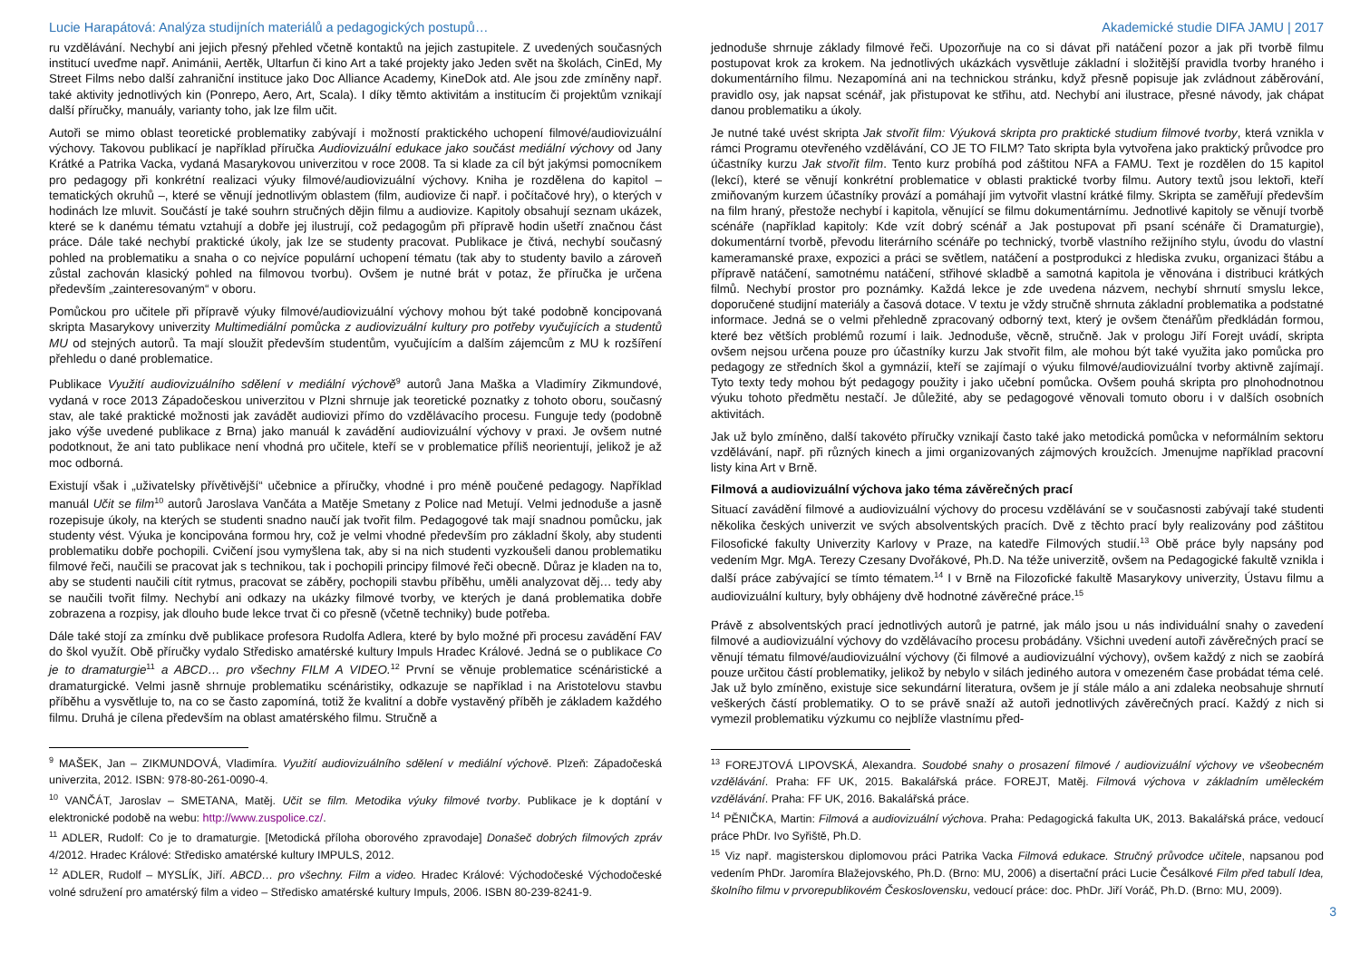Lucie Harapátová: Analýza studijních materiálů a pedagogických postupů… Akademické studie DIFA JAMU | 2017
ru vzdělávání. Nechybí ani jejich přesný přehled včetně kontaktů na jejich zastupitele. Z uvedených současných institucí uveďme např. Animánii, Aertěk, Ultarfun či kino Art a také projekty jako Jeden svět na školách, CinEd, My Street Films nebo další zahraniční instituce jako Doc Alliance Academy, KineDok atd. Ale jsou zde zmíněny např. také aktivity jednotlivých kin (Ponrepo, Aero, Art, Scala). I díky těmto aktivitám a institucím či projektům vznikají další příručky, manuály, varianty toho, jak lze film učit.
Autoři se mimo oblast teoretické problematiky zabývají i možností praktického uchopení filmové/audiovizuální výchovy. Takovou publikací je například příručka Audiovizuální edukace jako součást mediální výchovy od Jany Krátké a Patrika Vacka, vydaná Masarykovou univerzitou v roce 2008. Ta si klade za cíl být jakýmsi pomocníkem pro pedagogy při konkrétní realizaci výuky filmové/audiovizuální výchovy. Kniha je rozdělena do kapitol – tematických okruhů –, které se věnují jednotlivým oblastem (film, audiovize či např. i počítačové hry), o kterých v hodinách lze mluvit. Součástí je také souhrn stručných dějin filmu a audiovize. Kapitoly obsahují seznam ukázek, které se k danému tématu vztahují a dobře jej ilustrují, což pedagogům při přípravě hodin ušetří značnou část práce. Dále také nechybí praktické úkoly, jak lze se studenty pracovat. Publikace je čtivá, nechybí současný pohled na problematiku a snaha o co nejvíce populární uchopení tématu (tak aby to studenty bavilo a zároveň zůstal zachován klasický pohled na filmovou tvorbu). Ovšem je nutné brát v potaz, že příručka je určena především „zainteresovaným“ v oboru.
Pomůckou pro učitele při přípravě výuky filmové/audiovizuální výchovy mohou být také podobně koncipovaná skripta Masarykovy univerzity Multimediální pomůcka z audiovizuální kultury pro potřeby vyučujících a studentů MU od stejných autorů. Ta mají sloužit především studentům, vyučujícím a dalším zájemcům z MU k rozšíření přehledu o dané problematice.
Publikace Využití audiovizuálního sdělení v mediální výchově<sup>9</sup> autorů Jana Maška a Vladimíry Zikmundové, vydaná v roce 2013 Západočeskou univerzitou v Plzni shrnuje jak teoretické poznatky z tohoto oboru, současný stav, ale také praktické možnosti jak zavádět audiovizi přímo do vzdělávacího procesu. Funguje tedy (podobně jako výše uvedené publikace z Brna) jako manuál k zavádění audiovizuální výchovy v praxi. Je ovšem nutné podotknout, že ani tato publikace není vhodná pro učitele, kteří se v problematice příliš neorientují, jelikož je až moc odborná.
Existují však i „uživatelsky přívětivější“ učebnice a příručky, vhodné i pro méně poučené pedagogy. Například manuál Učit se film<sup>10</sup> autorů Jaroslava Vančáta a Matěje Smetany z Police nad Metují. Velmi jednoduše a jasně rozepisuje úkoly, na kterých se studenti snadno naučí jak tvořit film. Pedagogové tak mají snadnou pomůcku, jak studenty vést. Výuka je koncipována formou hry, což je velmi vhodné především pro základní školy, aby studenti problematiku dobře pochopili. Cvičení jsou vymyšlena tak, aby si na nich studenti vyzkoušeli danou problematiku filmové řeči, naučili se pracovat jak s technikou, tak i pochopili principy filmové řeči obecně. Důraz je kladen na to, aby se studenti naučili cítit rytmus, pracovat se záběry, pochopili stavbu příběhu, uměli analyzovat děj… tedy aby se naučili tvořit filmy. Nechybí ani odkazy na ukázky filmové tvorby, ve kterých je daná problematika dobře zobrazena a rozpisy, jak dlouho bude lekce trvat či co přesně (včetně techniky) bude potřeba.
Dále také stojí za zmínku dvě publikace profesora Rudolfa Adlera, které by bylo možné při procesu zavádění FAV do škol využít. Obě příručky vydalo Středisko amatérské kultury Impuls Hradec Králové. Jedná se o publikace Co je to dramaturgie<sup>11</sup> a ABCD… pro všechny FILM A VIDEO.<sup>12</sup> První se věnuje problematice scénáristické a dramaturgické. Velmi jasně shrnuje problematiku scénáristiky, odkazuje se například i na Aristotelovu stavbu příběhu a vysvětluje to, na co se často zapomíná, totiž že kvalitní a dobře vystavěný příběh je základem každého filmu. Druhá je cílena především na oblast amatérského filmu. Stručně a
<sup>9</sup> MAŠEK, Jan – ZIKMUNDOVÁ, Vladimíra. Využití audiovizuálního sdělení v mediální výchově. Plzeň: Západočeská univerzita, 2012. ISBN: 978-80-261-0090-4.
<sup>10</sup> VANČÁT, Jaroslav – SMETANA, Matěj. Učit se film. Metodika výuky filmové tvorby. Publikace je k doptání v elektronické podobě na webu: http://www.zuspolice.cz/.
<sup>11</sup> ADLER, Rudolf: Co je to dramaturgie. [Metodická příloha oborového zpravodaje] Donašeč dobrých filmových zpráv 4/2012. Hradec Králové: Středisko amatérské kultury IMPULS, 2012.
<sup>12</sup> ADLER, Rudolf – MYSLÍK, Jiří. ABCD… pro všechny. Film a video. Hradec Králové: Východočeské Východočeské volné sdružení pro amatérský film a video – Středisko amatérské kultury Impuls, 2006. ISBN 80-239-8241-9.
jednoduše shrnuje základy filmové řeči. Upozorňuje na co si dávat při natáčení pozor a jak při tvorbě filmu postupovat krok za krokem. Na jednotlivých ukázkách vysvětluje základní i složitější pravidla tvorby hraného i dokumentárního filmu. Nezapomíná ani na technickou stránku, když přesně popisuje jak zvládnout záběrování, pravidlo osy, jak napsat scénář, jak přistupovat ke střihu, atd. Nechybí ani ilustrace, přesné návody, jak chápat danou problematiku a úkoly.
Je nutné také uvést skripta Jak stvořit film: Výuková skripta pro praktické studium filmové tvorby, která vznikla v rámci Programu otevřeného vzdělávání, CO JE TO FILM? Tato skripta byla vytvořena jako praktický průvodce pro účastníky kurzu Jak stvořit film. Tento kurz probíhá pod záštitou NFA a FAMU. Text je rozdělen do 15 kapitol (lekcí), které se věnují konkrétní problematice v oblasti praktické tvorby filmu. Autory textů jsou lektoři, kteří zmiňovaným kurzem účastníky provází a pomáhají jim vytvořit vlastní krátké filmy. Skripta se zaměřují především na film hraný, přestože nechybí i kapitola, věnující se filmu dokumentárnímu. Jednotlivé kapitoly se věnují tvorbě scénáře (například kapitoly: Kde vzít dobrý scénář a Jak postupovat při psaní scénáře či Dramaturgie), dokumentární tvorbě, převodu literárního scénáře po technický, tvorbě vlastního režijního stylu, úvodu do vlastní kameramanské praxe, expozici a práci se světlem, natáčení a postprodukci z hlediska zvuku, organizaci štábu a přípravě natáčení, samotnému natáčení, střihové skladbě a samotná kapitola je věnována i distribuci krátkých filmů. Nechybí prostor pro poznámky. Každá lekce je zde uvedena názvem, nechybí shrnutí smyslu lekce, doporučené studijní materiály a časová dotace. V textu je vždy stručně shrnuta základní problematika a podstatné informace. Jedná se o velmi přehledně zpracovaný odborný text, který je ovšem čtenářům předkládán formou, které bez větších problémů rozumí i laik. Jednoduše, věcně, stručně. Jak v prologu Jiří Forejt uvádí, skripta ovšem nejsou určena pouze pro účastníky kurzu Jak stvořit film, ale mohou být také využita jako pomůcka pro pedagogy ze středních škol a gymnázií, kteří se zajímají o výuku filmové/audiovizuální tvorby aktivně zajímají. Tyto texty tedy mohou být pedagogy použity i jako učební pomůcka. Ovšem pouhá skripta pro plnohodnotnou výuku tohoto předmětu nestačí. Je důležité, aby se pedagogové věnovali tomuto oboru i v dalších osobních aktivitách.
Jak už bylo zmíněno, další takovéto příručky vznikají často také jako metodická pomůcka v neformálním sektoru vzdělávání, např. při různých kinech a jimi organizovaných zájmových kroužcích. Jmenujme například pracovní listy kina Art v Brně.
Filmová a audiovizuální výchova jako téma závěrečných prací
Situací zavádění filmové a audiovizuální výchovy do procesu vzdělávání se v současnosti zabývají také studenti několika českých univerzit ve svých absolventských pracích. Dvě z těchto prací byly realizovány pod záštitou Filosofické fakulty Univerzity Karlovy v Praze, na katedře Filmových studií.<sup>13</sup> Obě práce byly napsány pod vedením Mgr. MgA. Terezy Czesany Dvořákové, Ph.D. Na téže univerzitě, ovšem na Pedagogické fakultě vznikla i další práce zabývající se tímto tématem.<sup>14</sup> I v Brně na Filozofické fakultě Masarykovy univerzity, Ústavu filmu a audiovizuální kultury, byly obhájeny dvě hodnotné závěrečné práce.<sup>15</sup>
Právě z absolventských prací jednotlivých autorů je patrné, jak málo jsou u nás individuální snahy o zavedení filmové a audiovizuální výchovy do vzdělávacího procesu probádány. Všichni uvedení autoři závěrečných prací se věnují tématu filmové/audiovizuální výchovy (či filmové a audiovizuální výchovy), ovšem každý z nich se zaobírá pouze určitou částí problematiky, jelikož by nebylo v silách jediného autora v omezeném čase probádat téma celé. Jak už bylo zmíněno, existuje sice sekundární literatura, ovšem je jí stále málo a ani zdaleka neobsahuje shrnutí veškerých částí problematiky. O to se právě snaží až autoři jednotlivých závěrečných prací. Každý z nich si vymezil problematiku výzkumu co nejblíže vlastnímu před-
<sup>13</sup> FOREJTOVÁ LIPOVSKÁ, Alexandra. Soudobé snahy o prosazení filmové / audiovizuální výchovy ve všeobecném vzdělávání. Praha: FF UK, 2015. Bakalářská práce. FOREJT, Matěj. Filmová výchova v základním uměleckém vzdělávání. Praha: FF UK, 2016. Bakalářská práce.
<sup>14</sup> PĚNIČKA, Martin: Filmová a audiovizuální výchova. Praha: Pedagogická fakulta UK, 2013. Bakalářská práce, vedoucí práce PhDr. Ivo Syřiště, Ph.D.
<sup>15</sup> Viz např. magisterskou diplomovou práci Patrika Vacka Filmová edukace. Stručný průvodce učitele, napsanou pod vedením PhDr. Jaromíra Blažejovského, Ph.D. (Brno: MU, 2006) a disertační práci Lucie Česálkové Film před tabulí Idea, školního filmu v prvorepublikovém Československu, vedoucí práce: doc. PhDr. Jiří Voráč, Ph.D. (Brno: MU, 2009).
3